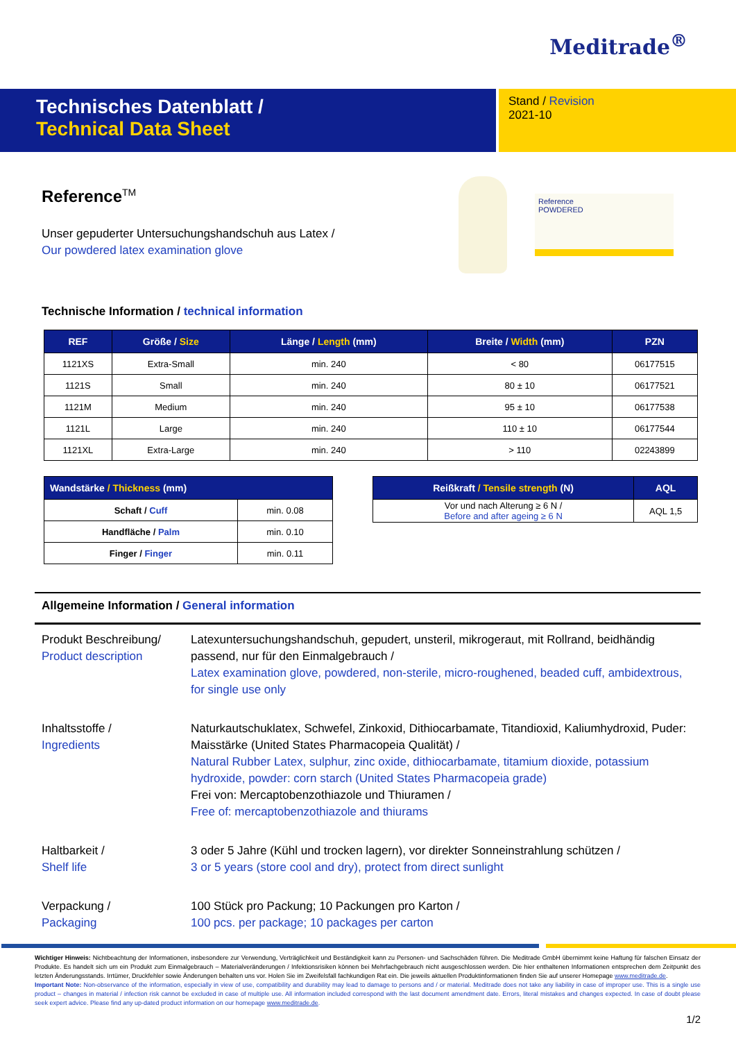Meditrade<sup>®</sup>
Technisches Datenblatt /
Technical Data Sheet
Stand / Revision
2021-10
Reference<sup>TM</sup>
Unser gepuderter Untersuchungshandschuh aus Latex /
Our powdered latex examination glove
Reference
POWDERED
Technische Information / technical information
| REF | Größe / Size | Länge / Length (mm) | Breite / Width (mm) | PZN |
| --- | --- | --- | --- | --- |
| 1121XS | Extra-Small | min. 240 | < 80 | 06177515 |
| 1121S | Small | min. 240 | 80 ± 10 | 06177521 |
| 1121M | Medium | min. 240 | 95 ± 10 | 06177538 |
| 1121L | Large | min. 240 | 110 ± 10 | 06177544 |
| 1121XL | Extra-Large | min. 240 | > 110 | 02243899 |
| Wandstärke / Thickness (mm) | |
| --- | --- |
| Schaft / Cuff | min. 0.08 |
| Handfläche / Palm | min. 0.10 |
| Finger / Finger | min. 0.11 |
| Reißkraft / Tensile strength (N) | AQL |
| --- | --- |
| Vor und nach Alterung ≥ 6 N / Before and after ageing ≥ 6 N | AQL 1,5 |
Allgemeine Information / General information
Produkt Beschreibung/
Product description
Latexuntersuchungshandschuh, gepudert, unsteril, mikrogeraut, mit Rollrand, beidhändig passend, nur für den Einmalgebrauch /
Latex examination glove, powdered, non-sterile, micro-roughened, beaded cuff, ambidextrous, for single use only
Inhaltsstoffe /
Ingredients
Naturkautschuklatex, Schwefel, Zinkoxid, Dithiocarbamate, Titandioxid, Kaliumhydroxid, Puder: Maisstärke (United States Pharmacopeia Qualität) /
Natural Rubber Latex, sulphur, zinc oxide, dithiocarbamate, titamium dioxide, potassium hydroxide, powder: corn starch (United States Pharmacopeia grade)
Frei von: Mercaptobenzothiazole und Thiuramen /
Free of: mercaptobenzothiazole and thiurams
Haltbarkeit /
Shelf life
3 oder 5 Jahre (Kühl und trocken lagern), vor direkter Sonneinstrahlung schützen /
3 or 5 years (store cool and dry), protect from direct sunlight
Verpackung /
Packaging
100 Stück pro Packung; 10 Packungen pro Karton /
100 pcs. per package; 10 packages per carton
Wichtiger Hinweis: Nichtbeachtung der Informationen, insbesondere zur Verwendung, Verträglichkeit und Beständigkeit kann zu Personen- und Sachschäden führen. Die Meditrade GmbH übernimmt keine Haftung für falschen Einsatz der Produkte. Es handelt sich um ein Produkt zum Einmalgebrauch – Materialveränderungen / Infektionsrisiken können bei Mehrfachgebrauch nicht ausgeschlossen werden. Die hier enthaltenen Informationen entsprechen dem Zeitpunkt des letzten Änderungsstands. Irrtümer, Druckfehler sowie Änderungen behalten uns vor. Holen Sie im Zweifelsfall fachkundigen Rat ein. Die jeweils aktuellen Produktinformationen finden Sie auf unserer Homepage www.meditrade.de.
Important Note: Non-observance of the information, especially in view of use, compatibility and durability may lead to damage to persons and / or material. Meditrade does not take any liability in case of improper use. This is a single use product – changes in material / infection risk cannot be excluded in case of multiple use. All information included correspond with the last document amendment date. Errors, literal mistakes and changes expected. In case of doubt please seek expert advice. Please find any up-dated product information on our homepage www.meditrade.de.
1/2